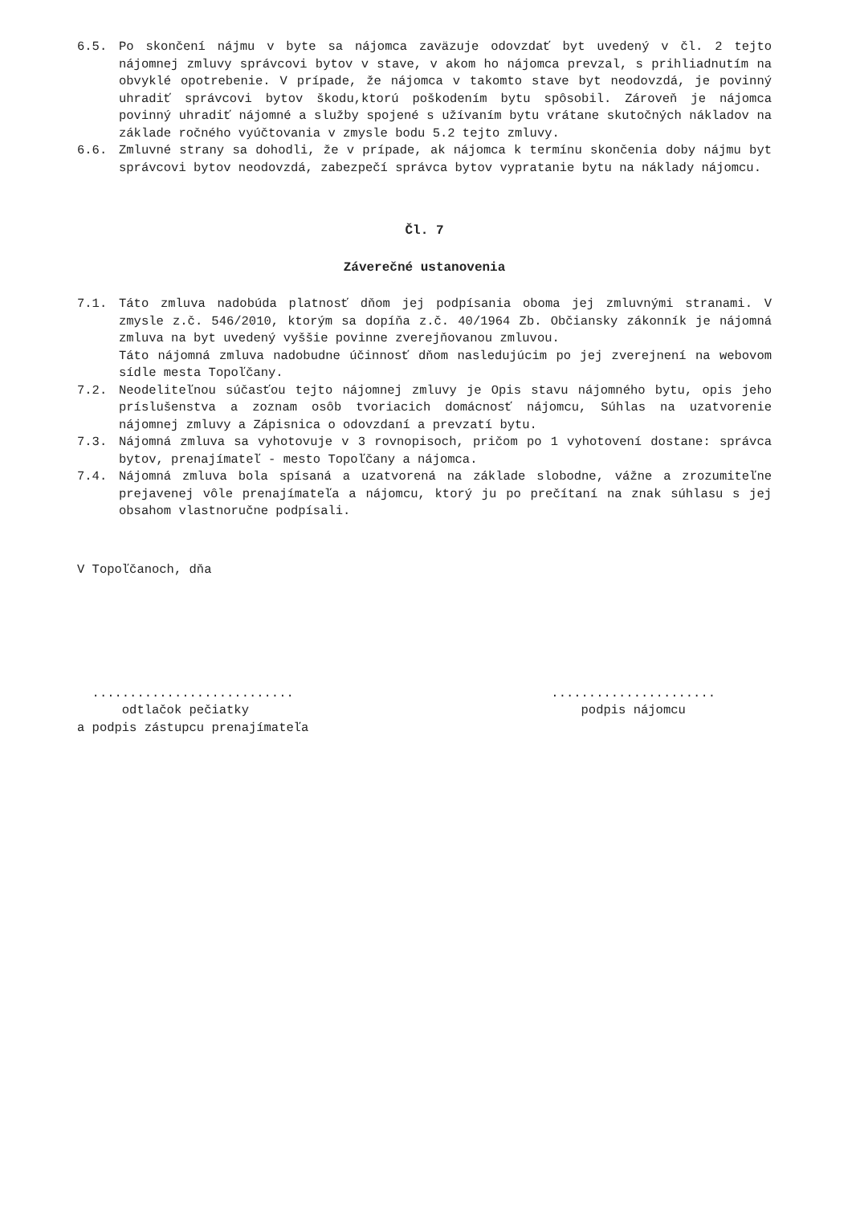6.5. Po skončení nájmu v byte sa nájomca zaväzuje odovzdať byt uvedený v čl. 2 tejto nájomnej zmluvy správcovi bytov v stave, v akom ho nájomca prevzal, s prihliadnutím na obvyklé opotrebenie. V prípade, že nájomca v takomto stave byt neodovzdá, je povinný uhradiť správcovi bytov škodu,ktorú poškodením bytu spôsobil. Zároveň je nájomca povinný uhradiť nájomné a služby spojené s užívaním bytu vrátane skutočných nákladov na základe ročného vyúčtovania v zmysle bodu 5.2 tejto zmluvy.
6.6. Zmluvné strany sa dohodli, že v prípade, ak nájomca k termínu skončenia doby nájmu byt správcovi bytov neodovzdá, zabezpečí správca bytov vypratanie bytu na náklady nájomcu.
Čl. 7
Záverečné ustanovenia
7.1. Táto zmluva nadobúda platnosť dňom jej podpísania oboma jej zmluvnými stranami. V zmysle z.č. 546/2010, ktorým sa dopíňa z.č. 40/1964 Zb. Občiansky zákonník je nájomná zmluva na byt uvedený vyššie povinne zverejňovanou zmluvou.
Táto nájomná zmluva nadobudne účinnosť dňom nasledujúcim po jej zverejnení na webovom sídle mesta Topoľčany.
7.2. Neodeliteľnou súčasťou tejto nájomnej zmluvy je Opis stavu nájomného bytu, opis jeho príslušenstva a zoznam osôb tvoriacich domácnosť nájomcu, Súhlas na uzatvorenie nájomnej zmluvy a Zápisnica o odovzdaní a prevzatí bytu.
7.3. Nájomná zmluva sa vyhotovuje v 3 rovnopisoch, pričom po 1 vyhotovení dostane: správca bytov, prenajímateľ - mesto Topoľčany a nájomca.
7.4. Nájomná zmluva bola spísaná a uzatvorená na základe slobodne, vážne a zrozumiteľne prejavenej vôle prenajímateľa a nájomcu, ktorý ju po prečítaní na znak súhlasu s jej obsahom vlastnoručne podpísali.
V Topoľčanoch, dňa
...........................
odtlačok pečiatky
a podpis zástupcu prenajímateľa
......................
podpis nájomcu